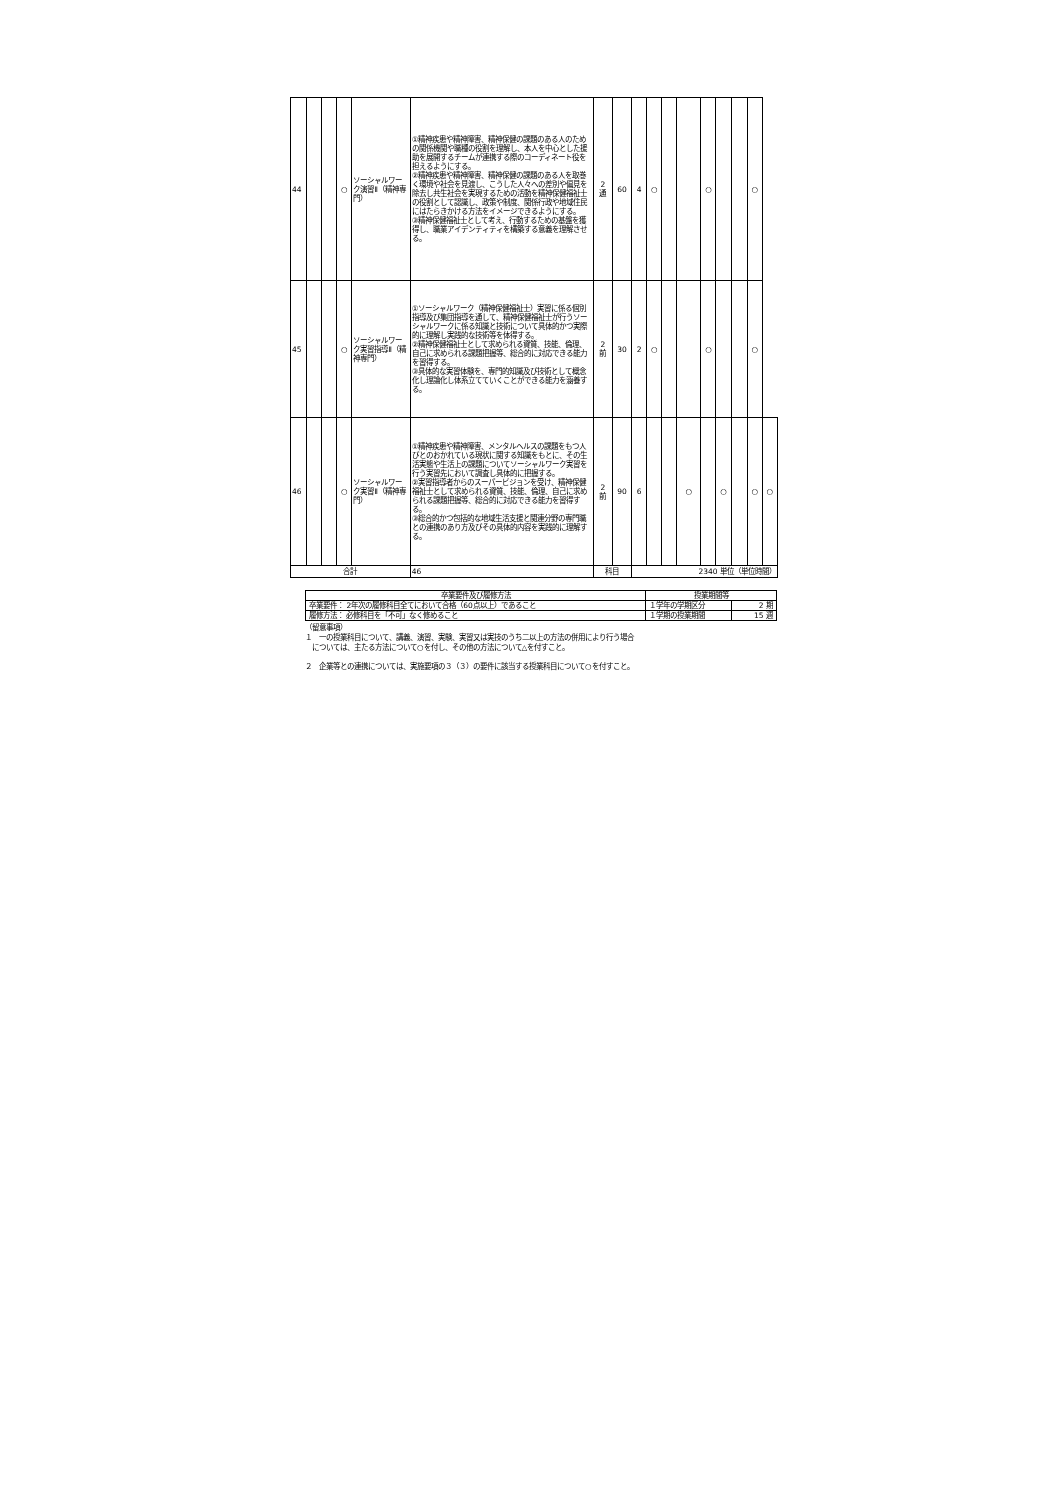| 44 | | | ○ | ソーシャルワーク演習Ⅱ（精神専門） | ①精神疾患や精神障害、精神保健の課題のある人のための関係機関や職種の役割を理解し、本人を中心とした援助を展開するチームが連携する際のコーディネート役を担えるようにする。 ②精神疾患や精神障害、精神保健の課題のある人を取巻く環境や社会を見渡し、こうした人々への差別や偏見を除去し共生社会を実現するための活動を精神保健福祉士の役割として認識し、政策や制度、関係行政や地域住民にはたらきかける方法をイメージできるようにする。 ③精神保健福祉士として考え、行動するための基盤を獲得し、職業アイデンティティを構築する意義を理解させる。 | 2 通 | 60 | 4 | ○ | | | ○ | | | ○ | |
| 45 | | | ○ | ソーシャルワーク実習指導Ⅱ（精神専門） | ①ソーシャルワーク（精神保健福祉士）実習に係る個別指導及び集団指導を通して、精神保健福祉士が行うソーシャルワークに係る知識と技術について具体的かつ実際的に理解し実践的な技術等を体得する。 ②精神保健福祉士として求められる資質、技能、倫理、自己に求められる課題把握等、総合的に対応できる能力を習得する。 ③具体的な実習体験を、専門的知識及び技術として概念化し理論化し体系立てていくことができる能力を涵養する。 | 2 前 | 30 | 2 | ○ | | | ○ | | | ○ | |
| 46 | | | ○ | ソーシャルワーク実習Ⅱ（精神専門） | ①精神疾患や精神障害、メンタルヘルスの課題をもつ人びとのおかれている現状に関する知識をもとに、その生活実態や生活上の課題についてソーシャルワーク実習を行う実習先において調査し具体的に把握する。 ②実習指導者からのスーパービジョンを受け、精神保健福祉士として求められる資質、技能、倫理、自己に求められる課題把握等、総合的に対応できる能力を習得する。 ③総合的かつ包括的な地域生活支援と関連分野の専門職との連携のあり方及びその具体的内容を実践的に理解する。 | 2 前 | 90 | 6 | | | ○ | | ○ | | ○ | ○ |
| 合計 | | | | | 46 | 科目 | | 2340 単位（単位時間） | | | | | | | | |
| 卒業要件及び履修方法 | 授業期間等 | |
| --- | --- | --- |
| 卒業要件： 2年次の履修科目全てにおいて合格（60点以上）であること | １学年の学期区分 | 2 期 |
| 履修方法： 必修科目を「不可」なく修めること | １学期の授業期間 | 15 週 |
（留意事項）
１　一の授業科目について、講義、演習、実験、実習又は実技のうち二以上の方法の併用により行う場合
　については、主たる方法について○を付し、その他の方法について△を付すこと。
２　企業等との連携については、実施要項の３（３）の要件に該当する授業科目について○を付すこと。